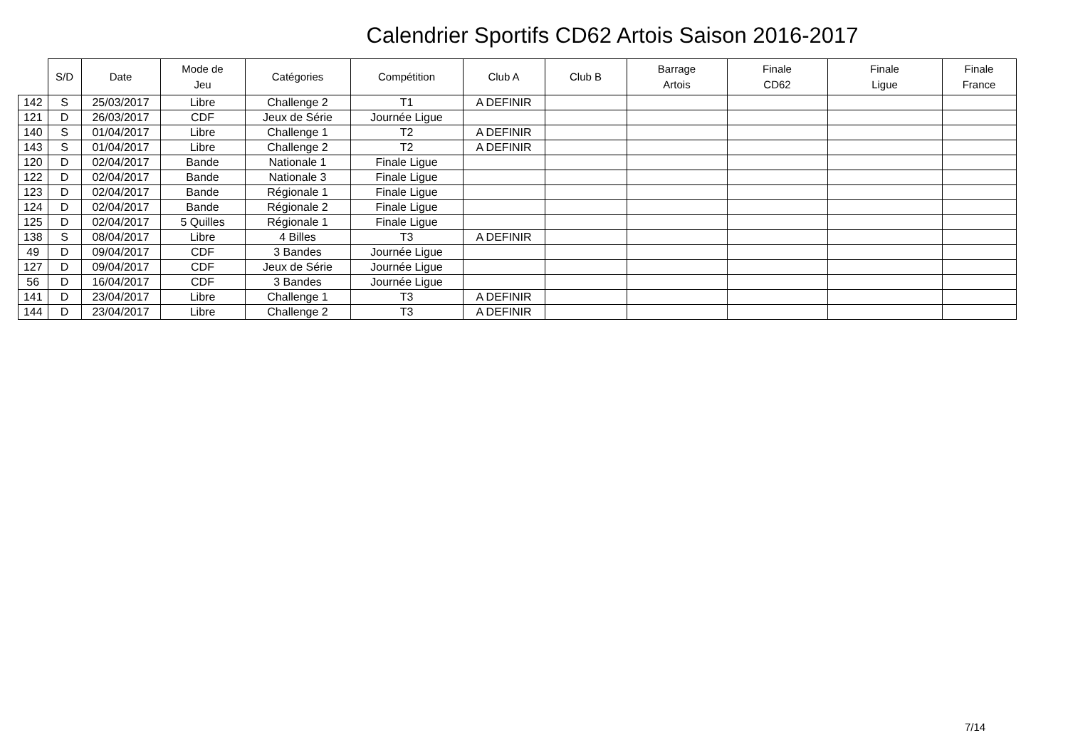Calendrier Sportifs CD62 Artois Saison 2016-2017
| | S/D | Date | Mode de Jeu | Catégories | Compétition | Club A | Club B | Barrage Artois | Finale CD62 | Finale Ligue | Finale France |
| --- | --- | --- | --- | --- | --- | --- | --- | --- | --- | --- | --- |
| 142 | S | 25/03/2017 | Libre | Challenge 2 | T1 | A DEFINIR | | | | | |
| 121 | D | 26/03/2017 | CDF | Jeux de Série | Journée Ligue | | | | | | |
| 140 | S | 01/04/2017 | Libre | Challenge 1 | T2 | A DEFINIR | | | | | |
| 143 | S | 01/04/2017 | Libre | Challenge 2 | T2 | A DEFINIR | | | | | |
| 120 | D | 02/04/2017 | Bande | Nationale 1 | Finale Ligue | | | | | | |
| 122 | D | 02/04/2017 | Bande | Nationale 3 | Finale Ligue | | | | | | |
| 123 | D | 02/04/2017 | Bande | Régionale 1 | Finale Ligue | | | | | | |
| 124 | D | 02/04/2017 | Bande | Régionale 2 | Finale Ligue | | | | | | |
| 125 | D | 02/04/2017 | 5 Quilles | Régionale 1 | Finale Ligue | | | | | | |
| 138 | S | 08/04/2017 | Libre | 4 Billes | T3 | A DEFINIR | | | | | |
| 49 | D | 09/04/2017 | CDF | 3 Bandes | Journée Ligue | | | | | | |
| 127 | D | 09/04/2017 | CDF | Jeux de Série | Journée Ligue | | | | | | |
| 56 | D | 16/04/2017 | CDF | 3 Bandes | Journée Ligue | | | | | | |
| 141 | D | 23/04/2017 | Libre | Challenge 1 | T3 | A DEFINIR | | | | | |
| 144 | D | 23/04/2017 | Libre | Challenge 2 | T3 | A DEFINIR | | | | | |
7/14